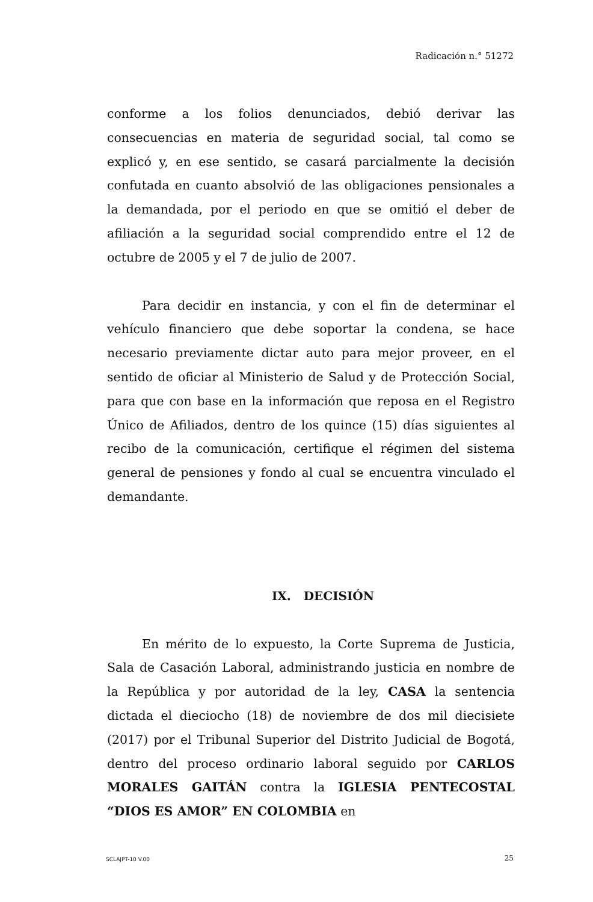Radicación n.° 51272
conforme a los folios denunciados, debió derivar las consecuencias en materia de seguridad social, tal como se explicó y, en ese sentido, se casará parcialmente la decisión confutada en cuanto absolvió de las obligaciones pensionales a la demandada, por el periodo en que se omitió el deber de afiliación a la seguridad social comprendido entre el 12 de octubre de 2005 y el 7 de julio de 2007.
Para decidir en instancia, y con el fin de determinar el vehículo financiero que debe soportar la condena, se hace necesario previamente dictar auto para mejor proveer, en el sentido de oficiar al Ministerio de Salud y de Protección Social, para que con base en la información que reposa en el Registro Único de Afiliados, dentro de los quince (15) días siguientes al recibo de la comunicación, certifique el régimen del sistema general de pensiones y fondo al cual se encuentra vinculado el demandante.
IX. DECISIÓN
En mérito de lo expuesto, la Corte Suprema de Justicia, Sala de Casación Laboral, administrando justicia en nombre de la República y por autoridad de la ley, CASA la sentencia dictada el dieciocho (18) de noviembre de dos mil diecisiete (2017) por el Tribunal Superior del Distrito Judicial de Bogotá, dentro del proceso ordinario laboral seguido por CARLOS MORALES GAITÁN contra la IGLESIA PENTECOSTAL “DIOS ES AMOR” EN COLOMBIA en
SCLAJPT-10 V.00 25